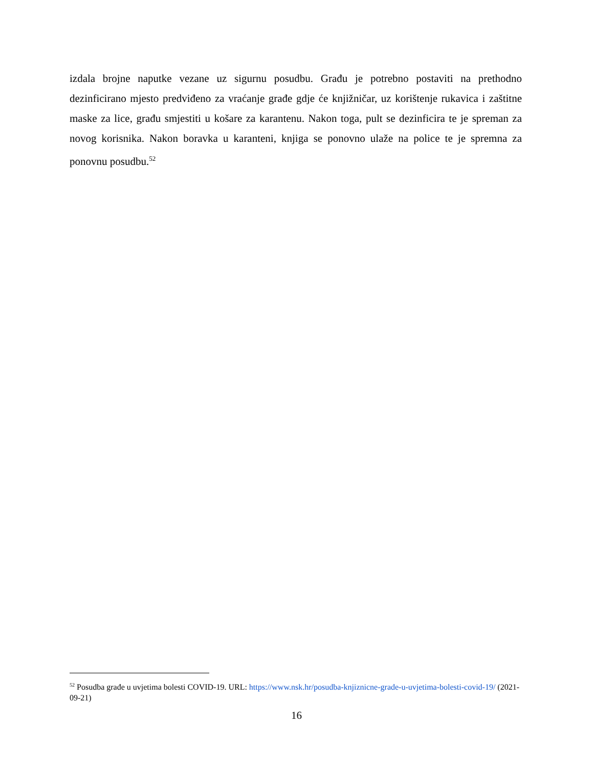izdala brojne naputke vezane uz sigurnu posudbu. Građu je potrebno postaviti na prethodno dezinficirano mjesto predviđeno za vraćanje građe gdje će knjižničar, uz korištenje rukavica i zaštitne maske za lice, građu smjestiti u košare za karantenu. Nakon toga, pult se dezinficira te je spreman za novog korisnika. Nakon boravka u karanteni, knjiga se ponovno ulaže na police te je spremna za ponovnu posudbu.<sup>52</sup>
<sup>52</sup> Posudba građe u uvjetima bolesti COVID-19. URL: https://www.nsk.hr/posudba-knjiznicne-grade-u-uvjetima-bolesti-covid-19/ (2021-09-21)
16